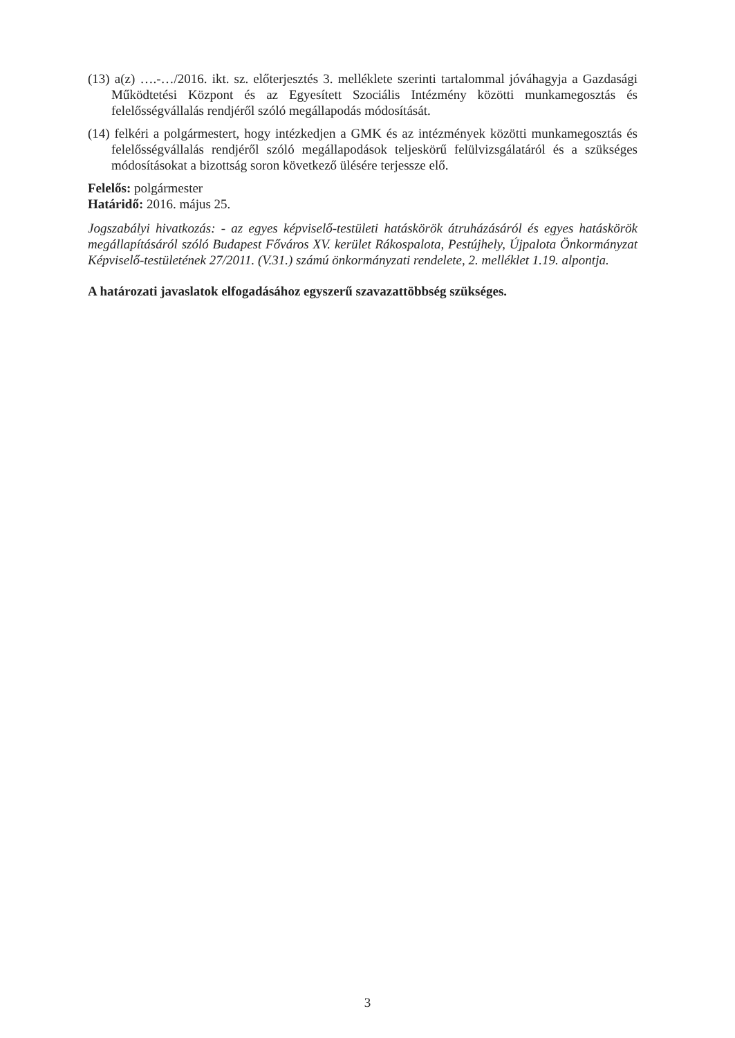(13) a(z) ….-…/2016. ikt. sz. előterjesztés 3. melléklete szerinti tartalommal jóváhagyja a Gazdasági Működtetési Központ és az Egyesített Szociális Intézmény közötti munkamegosztás és felelősségvállalás rendjéről szóló megállapodás módosítását.
(14) felkéri a polgármestert, hogy intézkedjen a GMK és az intézmények közötti munkamegosztás és felelősségvállalás rendjéről szóló megállapodások teljeskörű felülvizsgálatáról és a szükséges módosításokat a bizottság soron következő ülésére terjessze elő.
Felelős: polgármester
Határidő: 2016. május 25.
Jogszabályi hivatkozás: - az egyes képviselő-testületi hatáskörök átruházásáról és egyes hatáskörök megállapításáról szóló Budapest Főváros XV. kerület Rákospalota, Pestújhely, Újpalota Önkormányzat Képviselő-testületének 27/2011. (V.31.) számú önkormányzati rendelete, 2. melléklet 1.19. alpontja.
A határozati javaslatok elfogadásához egyszerű szavazattöbbség szükséges.
3